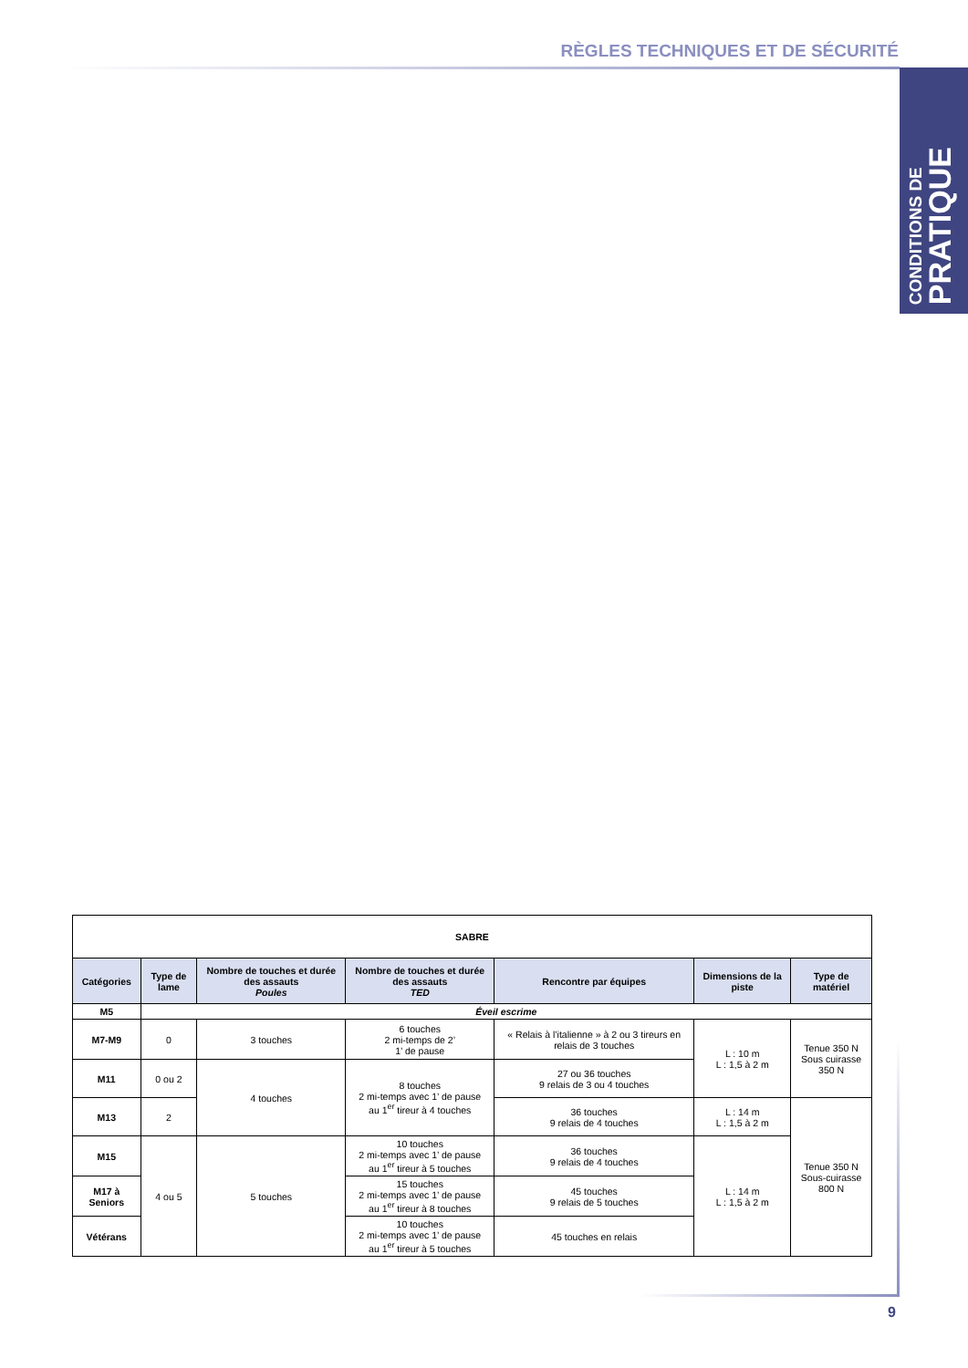RÈGLES TECHNIQUES ET DE SÉCURITÉ
CONDITIONS DE
PRATIQUE
| SABRE | | | | | | |
| --- | --- | --- | --- | --- | --- | --- |
| Catégories | Type de lame | Nombre de touches et durée des assauts Poules | Nombre de touches et durée des assauts TED | Rencontre par équipes | Dimensions de la piste | Type de matériel |
| M5 | Éveil escrime | | | | | |
| M7-M9 | 0 | 3 touches | 6 touches 2 mi-temps de 2’ 1’ de pause | « Relais à l’italienne » à 2 ou 3 tireurs en relais de 3 touches | L : 10 m L : 1,5 à 2 m | Tenue 350 N Sous cuirasse 350 N |
| M11 | 0 ou 2 | 4 touches | 8 touches 2 mi-temps avec 1’ de pause au 1<sup>er</sup> tireur à 4 touches | 27 ou 36 touches 9 relais de 3 ou 4 touches | | |
| M13 | 2 | | | 36 touches 9 relais de 4 touches | L : 14 m L : 1,5 à 2 m | Tenue 350 N Sous-cuirasse 800 N |
| M15 | 4 ou 5 | 5 touches | 10 touches 2 mi-temps avec 1’ de pause au 1<sup>er</sup> tireur à 5 touches | 36 touches 9 relais de 4 touches | L : 14 m L : 1,5 à 2 m | |
| M17 à Seniors | | | 15 touches 2 mi-temps avec 1’ de pause au 1<sup>er</sup> tireur à 8 touches | 45 touches 9 relais de 5 touches | | |
| Vétérans | | | 10 touches 2 mi-temps avec 1’ de pause au 1<sup>er</sup> tireur à 5 touches | 45 touches en relais | | |
9